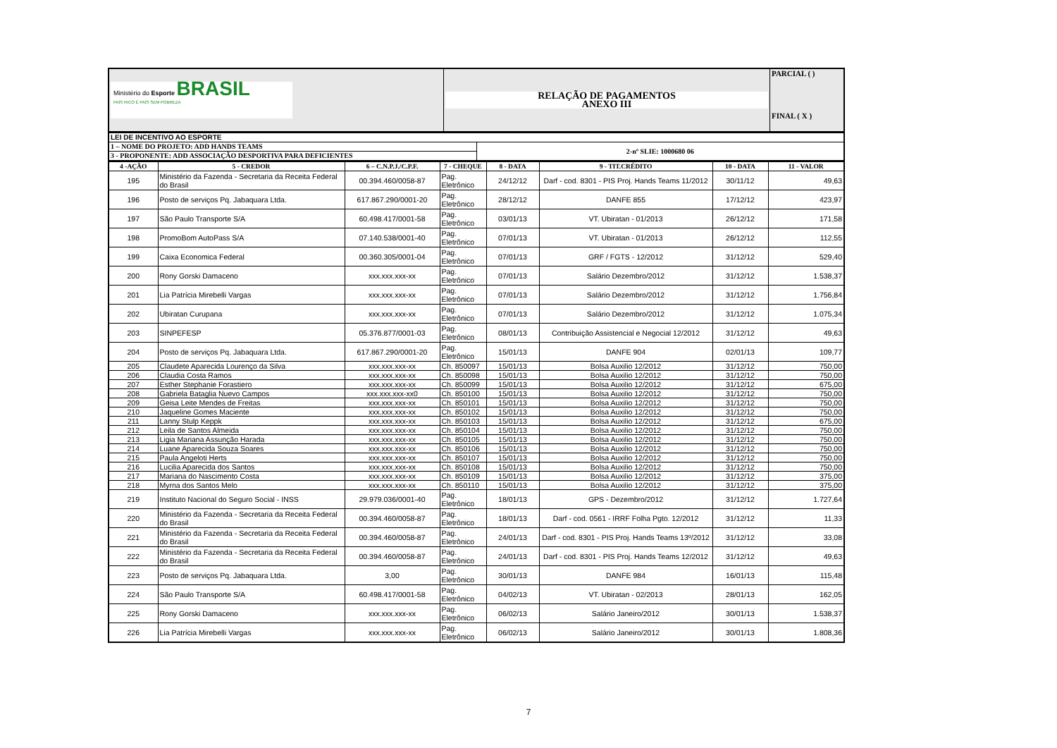| Ministério do Esporte BRASIL PAÍS RICO É PAÍS SEM POBREZA | RELAÇÃO DE PAGAMENTOS ANEXO III | PARCIAL ( ) FINAL ( X ) |
| LEI DE INCENTIVO AO ESPORTE | |
| 1 – NOME DO PROJETO: ADD HANDS TEAMS | 2-nº SLIE: 1000680 06 |
| 3 - PROPONENTE: ADD ASSOCIAÇÃO DESPORTIVA PARA DEFICIENTES | |
| 4 -AÇÃO | 5 - CREDOR | 6 – C.N.P.J./C.P.F. | 7 - CHEQUE | 8 - DATA | 9 - TIT.CRÉDITO | 10 - DATA | 11 - VALOR |
| --- | --- | --- | --- | --- | --- | --- | --- |
| 195 | Ministério da Fazenda - Secretaria da Receita Federal do Brasil | 00.394.460/0058-87 | Pag. Eletrônico | 24/12/12 | Darf - cod. 8301 - PIS Proj. Hands Teams 11/2012 | 30/11/12 | 49,63 |
| 196 | Posto de serviços Pq. Jabaquara Ltda. | 617.867.290/0001-20 | Pag. Eletrônico | 28/12/12 | DANFE 855 | 17/12/12 | 423,97 |
| 197 | São Paulo Transporte S/A | 60.498.417/0001-58 | Pag. Eletrônico | 03/01/13 | VT. Ubiratan - 01/2013 | 26/12/12 | 171,58 |
| 198 | PromoBom AutoPass S/A | 07.140.538/0001-40 | Pag. Eletrônico | 07/01/13 | VT. Ubiratan - 01/2013 | 26/12/12 | 112,55 |
| 199 | Caixa Economica Federal | 00.360.305/0001-04 | Pag. Eletrônico | 07/01/13 | GRF / FGTS - 12/2012 | 31/12/12 | 529,40 |
| 200 | Rony Gorski Damaceno | xxx.xxx.xxx-xx | Pag. Eletrônico | 07/01/13 | Salário Dezembro/2012 | 31/12/12 | 1.538,37 |
| 201 | Lia Patrícia Mirebelli Vargas | xxx.xxx.xxx-xx | Pag. Eletrônico | 07/01/13 | Salário Dezembro/2012 | 31/12/12 | 1.756,84 |
| 202 | Ubiratan Curupana | xxx.xxx.xxx-xx | Pag. Eletrônico | 07/01/13 | Salário Dezembro/2012 | 31/12/12 | 1.075,34 |
| 203 | SINPEFESP | 05.376.877/0001-03 | Pag. Eletrônico | 08/01/13 | Contribuição Assistencial e Negocial 12/2012 | 31/12/12 | 49,63 |
| 204 | Posto de serviços Pq. Jabaquara Ltda. | 617.867.290/0001-20 | Pag. Eletrônico | 15/01/13 | DANFE 904 | 02/01/13 | 109,77 |
| 205 | Claudete Aparecida Lourenço da Silva | xxx.xxx.xxx-xx | Ch. 850097 | 15/01/13 | Bolsa Auxilio 12/2012 | 31/12/12 | 750,00 |
| 206 | Claudia Costa Ramos | xxx.xxx.xxx-xx | Ch. 850098 | 15/01/13 | Bolsa Auxilio 12/2012 | 31/12/12 | 750,00 |
| 207 | Esther Stephanie Forastiero | xxx.xxx.xxx-xx | Ch. 850099 | 15/01/13 | Bolsa Auxilio 12/2012 | 31/12/12 | 675,00 |
| 208 | Gabriela Bataglia Nuevo Campos | xxx.xxx.xxx-xx0 | Ch. 850100 | 15/01/13 | Bolsa Auxilio 12/2012 | 31/12/12 | 750,00 |
| 209 | Geisa Leite Mendes de Freitas | xxx.xxx.xxx-xx | Ch. 850101 | 15/01/13 | Bolsa Auxilio 12/2012 | 31/12/12 | 750,00 |
| 210 | Jaqueline Gomes Maciente | xxx.xxx.xxx-xx | Ch. 850102 | 15/01/13 | Bolsa Auxilio 12/2012 | 31/12/12 | 750,00 |
| 211 | Lanny Stulp Keppk | xxx.xxx.xxx-xx | Ch. 850103 | 15/01/13 | Bolsa Auxilio 12/2012 | 31/12/12 | 675,00 |
| 212 | Leila de Santos Almeida | xxx.xxx.xxx-xx | Ch. 850104 | 15/01/13 | Bolsa Auxilio 12/2012 | 31/12/12 | 750,00 |
| 213 | Ligia Mariana Assunção Harada | xxx.xxx.xxx-xx | Ch. 850105 | 15/01/13 | Bolsa Auxilio 12/2012 | 31/12/12 | 750,00 |
| 214 | Luane Aparecida Souza Soares | xxx.xxx.xxx-xx | Ch. 850106 | 15/01/13 | Bolsa Auxilio 12/2012 | 31/12/12 | 750,00 |
| 215 | Paula Angeloti Herts | xxx.xxx.xxx-xx | Ch. 850107 | 15/01/13 | Bolsa Auxilio 12/2012 | 31/12/12 | 750,00 |
| 216 | Lucilia Aparecida dos Santos | xxx.xxx.xxx-xx | Ch. 850108 | 15/01/13 | Bolsa Auxilio 12/2012 | 31/12/12 | 750,00 |
| 217 | Mariana do Nascimento Costa | xxx.xxx.xxx-xx | Ch. 850109 | 15/01/13 | Bolsa Auxilio 12/2012 | 31/12/12 | 375,00 |
| 218 | Myrna dos Santos Melo | xxx.xxx.xxx-xx | Ch. 850110 | 15/01/13 | Bolsa Auxilio 12/2012 | 31/12/12 | 375,00 |
| 219 | Instituto Nacional do Seguro Social - INSS | 29.979.036/0001-40 | Pag. Eletrônico | 18/01/13 | GPS - Dezembro/2012 | 31/12/12 | 1.727,64 |
| 220 | Ministério da Fazenda - Secretaria da Receita Federal do Brasil | 00.394.460/0058-87 | Pag. Eletrônico | 18/01/13 | Darf - cod. 0561 - IRRF Folha Pgto. 12/2012 | 31/12/12 | 11,33 |
| 221 | Ministério da Fazenda - Secretaria da Receita Federal do Brasil | 00.394.460/0058-87 | Pag. Eletrônico | 24/01/13 | Darf - cod. 8301 - PIS Proj. Hands Teams 13º/2012 | 31/12/12 | 33,08 |
| 222 | Ministério da Fazenda - Secretaria da Receita Federal do Brasil | 00.394.460/0058-87 | Pag. Eletrônico | 24/01/13 | Darf - cod. 8301 - PIS Proj. Hands Teams 12/2012 | 31/12/12 | 49,63 |
| 223 | Posto de serviços Pq. Jabaquara Ltda. | 3,00 | Pag. Eletrônico | 30/01/13 | DANFE 984 | 16/01/13 | 115,48 |
| 224 | São Paulo Transporte S/A | 60.498.417/0001-58 | Pag. Eletrônico | 04/02/13 | VT. Ubiratan - 02/2013 | 28/01/13 | 162,05 |
| 225 | Rony Gorski Damaceno | xxx.xxx.xxx-xx | Pag. Eletrônico | 06/02/13 | Salário Janeiro/2012 | 30/01/13 | 1.538,37 |
| 226 | Lia Patrícia Mirebelli Vargas | xxx.xxx.xxx-xx | Pag. Eletrônico | 06/02/13 | Salário Janeiro/2012 | 30/01/13 | 1.808,36 |
7